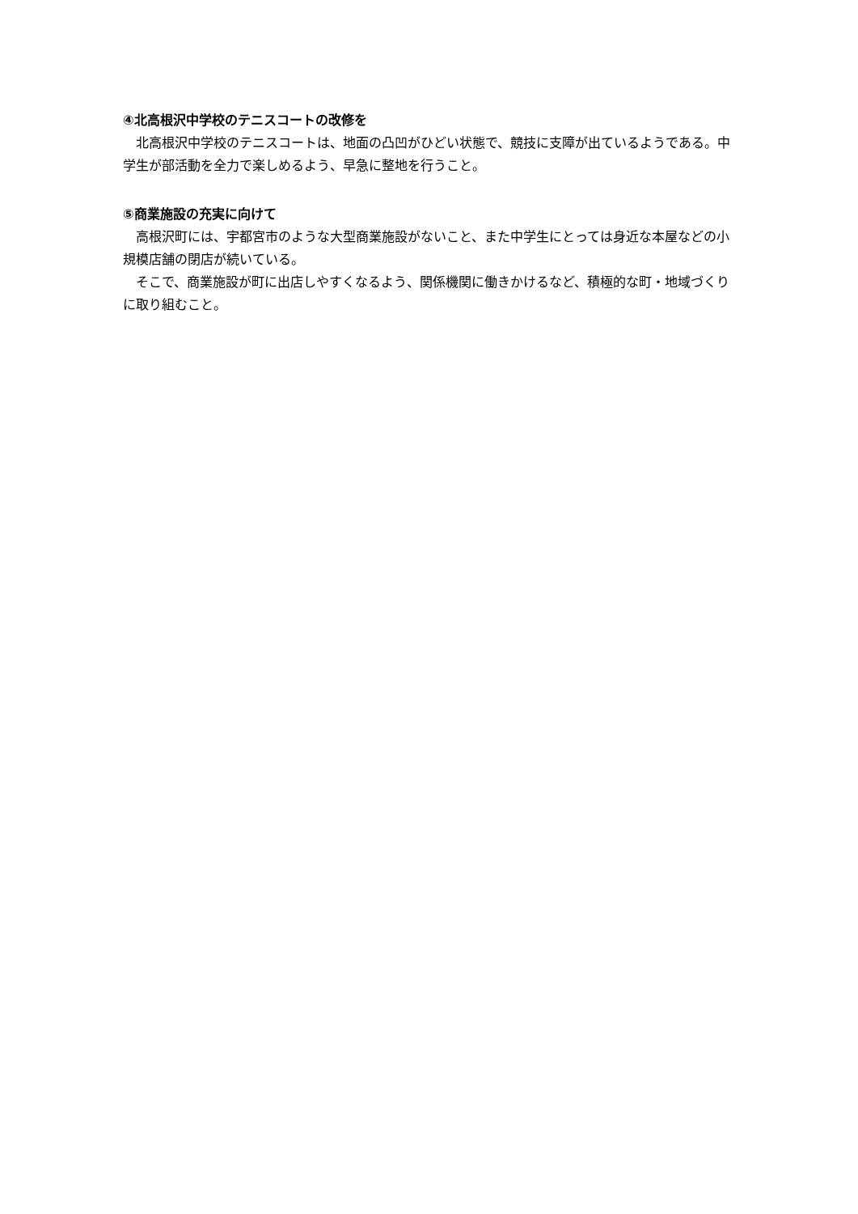④北高根沢中学校のテニスコートの改修を
北高根沢中学校のテニスコートは、地面の凸凹がひどい状態で、競技に支障が出ているようである。中学生が部活動を全力で楽しめるよう、早急に整地を行うこと。
⑤商業施設の充実に向けて
高根沢町には、宇都宮市のような大型商業施設がないこと、また中学生にとっては身近な本屋などの小規模店舗の閉店が続いている。
そこで、商業施設が町に出店しやすくなるよう、関係機関に働きかけるなど、積極的な町・地域づくりに取り組むこと。